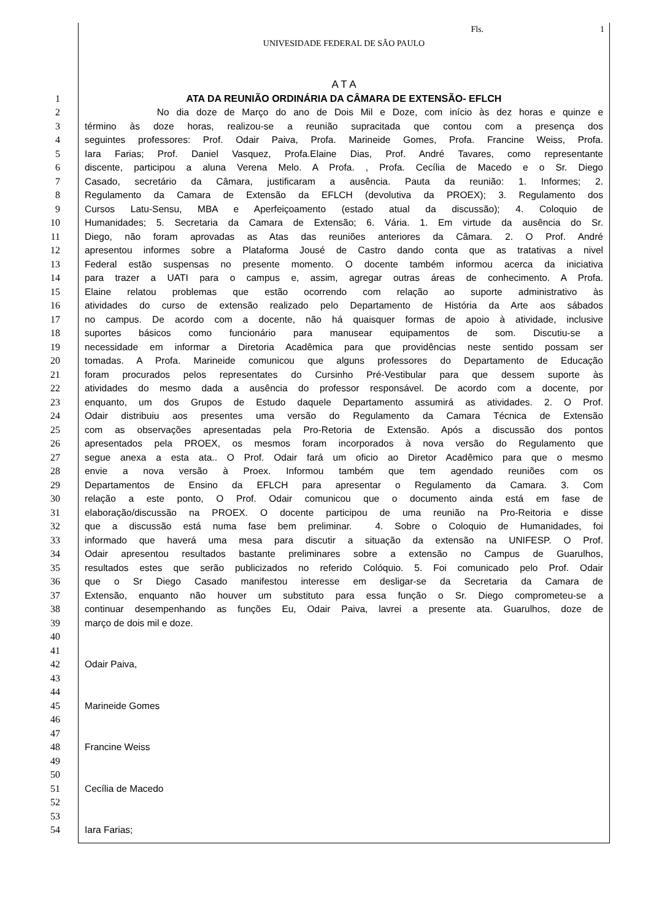Fls. 1
UNIVESIDADE FEDERAL DE SÃO PAULO
A T A
1 ATA DA REUNIÃO ORDINÁRIA DA CÂMARA DE EXTENSÃO- EFLCH
2 No dia doze de Março do ano de Dois Mil e Doze, com início às dez horas e quinze e
3 término às doze horas, realizou-se a reunião supracitada que contou com a presença dos
4 seguintes professores: Prof. Odair Paiva, Profa. Marineide Gomes, Profa. Francine Weiss, Profa.
5 Iara Farias; Prof. Daniel Vasquez, Profa.Elaine Dias, Prof. André Tavares, como representante
6 discente, participou a aluna Verena Melo. A Profa. , Profa. Cecília de Macedo e o Sr. Diego
7 Casado, secretário da Câmara, justificaram a ausência. Pauta da reunião: 1. Informes; 2.
8 Regulamento da Camara de Extensão da EFLCH (devolutiva da PROEX); 3. Regulamento dos
9 Cursos Latu-Sensu, MBA e Aperfeiçoamento (estado atual da discussão); 4. Coloquio de
10 Humanidades; 5. Secretaria da Camara de Extensão; 6. Vária. 1. Em virtude da ausência do Sr.
11 Diego, não foram aprovadas as Atas das reuniões anteriores da Câmara. 2. O Prof. André
12 apresentou informes sobre a Plataforma Jousé de Castro dando conta que as tratativas a nivel
13 Federal estão suspensas no presente momento. O docente também informou acerca da iniciativa
14 para trazer a UATI para o campus e, assim, agregar outras áreas de conhecimento. A Profa.
15 Elaine relatou problemas que estão ocorrendo com relação ao suporte administrativo às
16 atividades do curso de extensão realizado pelo Departamento de História da Arte aos sábados
17 no campus. De acordo com a docente, não há quaisquer formas de apoio à atividade, inclusive
18 suportes básicos como funcionário para manusear equipamentos de som. Discutiu-se a
19 necessidade em informar a Diretoria Acadêmica para que providências neste sentido possam ser
20 tomadas. A Profa. Marineide comunicou que alguns professores do Departamento de Educação
21 foram procurados pelos representates do Cursinho Pré-Vestibular para que dessem suporte às
22 atividades do mesmo dada a ausência do professor responsável. De acordo com a docente, por
23 enquanto, um dos Grupos de Estudo daquele Departamento assumirá as atividades. 2. O Prof.
24 Odair distribuiu aos presentes uma versão do Regulamento da Camara Técnica de Extensão
25 com as observações apresentadas pela Pro-Retoria de Extensão. Após a discussão dos pontos
26 apresentados pela PROEX, os mesmos foram incorporados à nova versão do Regulamento que
27 segue anexa a esta ata.. O Prof. Odair fará um oficio ao Diretor Acadêmico para que o mesmo
28 envie a nova versão à Proex. Informou também que tem agendado reuniões com os
29 Departamentos de Ensino da EFLCH para apresentar o Regulamento da Camara. 3. Com
30 relação a este ponto, O Prof. Odair comunicou que o documento ainda está em fase de
31 elaboração/discussão na PROEX. O docente participou de uma reunião na Pro-Reitoria e disse
32 que a discussão está numa fase bem preliminar. 4. Sobre o Coloquio de Humanidades, foi
33 informado que haverá uma mesa para discutir a situação da extensão na UNIFESP. O Prof.
34 Odair apresentou resultados bastante preliminares sobre a extensão no Campus de Guarulhos,
35 resultados estes que serão publicizados no referido Colóquio. 5. Foi comunicado pelo Prof. Odair
36 que o Sr Diego Casado manifestou interesse em desligar-se da Secretaria da Camara de
37 Extensão, enquanto não houver um substituto para essa função o Sr. Diego comprometeu-se a
38 continuar desempenhando as funções Eu, Odair Paiva, lavrei a presente ata. Guarulhos, doze de
39 março de dois mil e doze.
40
41
42 Odair Paiva,
43
44
45 Marineide Gomes
46
47
48 Francine Weiss
49
50
51 Cecília de Macedo
52
53
54
Iara Farias;